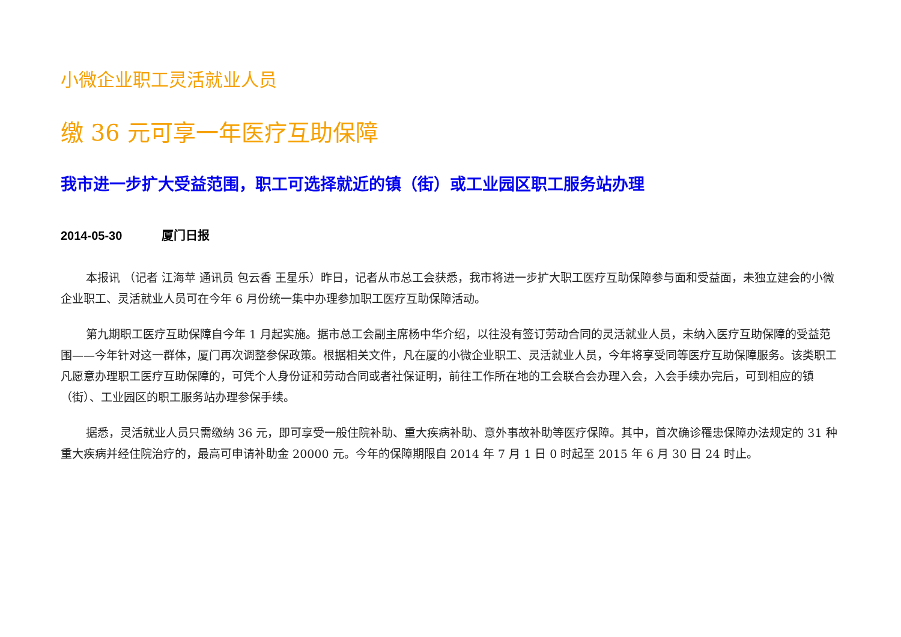小微企业职工灵活就业人员
缴 36 元可享一年医疗互助保障
我市进一步扩大受益范围，职工可选择就近的镇（街）或工业园区职工服务站办理
2014-05-30 厦门日报
本报讯 （记者 江海苹 通讯员 包云香 王星乐）昨日，记者从市总工会获悉，我市将进一步扩大职工医疗互助保障参与面和受益面，未独立建会的小微企业职工、灵活就业人员可在今年 6 月份统一集中办理参加职工医疗互助保障活动。
第九期职工医疗互助保障自今年 1 月起实施。据市总工会副主席杨中华介绍，以往没有签订劳动合同的灵活就业人员，未纳入医疗互助保障的受益范围——今年针对这一群体，厦门再次调整参保政策。根据相关文件，凡在厦的小微企业职工、灵活就业人员，今年将享受同等医疗互助保障服务。该类职工凡愿意办理职工医疗互助保障的，可凭个人身份证和劳动合同或者社保证明，前往工作所在地的工会联合会办理入会，入会手续办完后，可到相应的镇（街）、工业园区的职工服务站办理参保手续。
据悉，灵活就业人员只需缴纳 36 元，即可享受一般住院补助、重大疾病补助、意外事故补助等医疗保障。其中，首次确诊罹患保障办法规定的 31 种重大疾病并经住院治疗的，最高可申请补助金 20000 元。今年的保障期限自 2014 年 7 月 1 日 0 时起至 2015 年 6 月 30 日 24 时止。